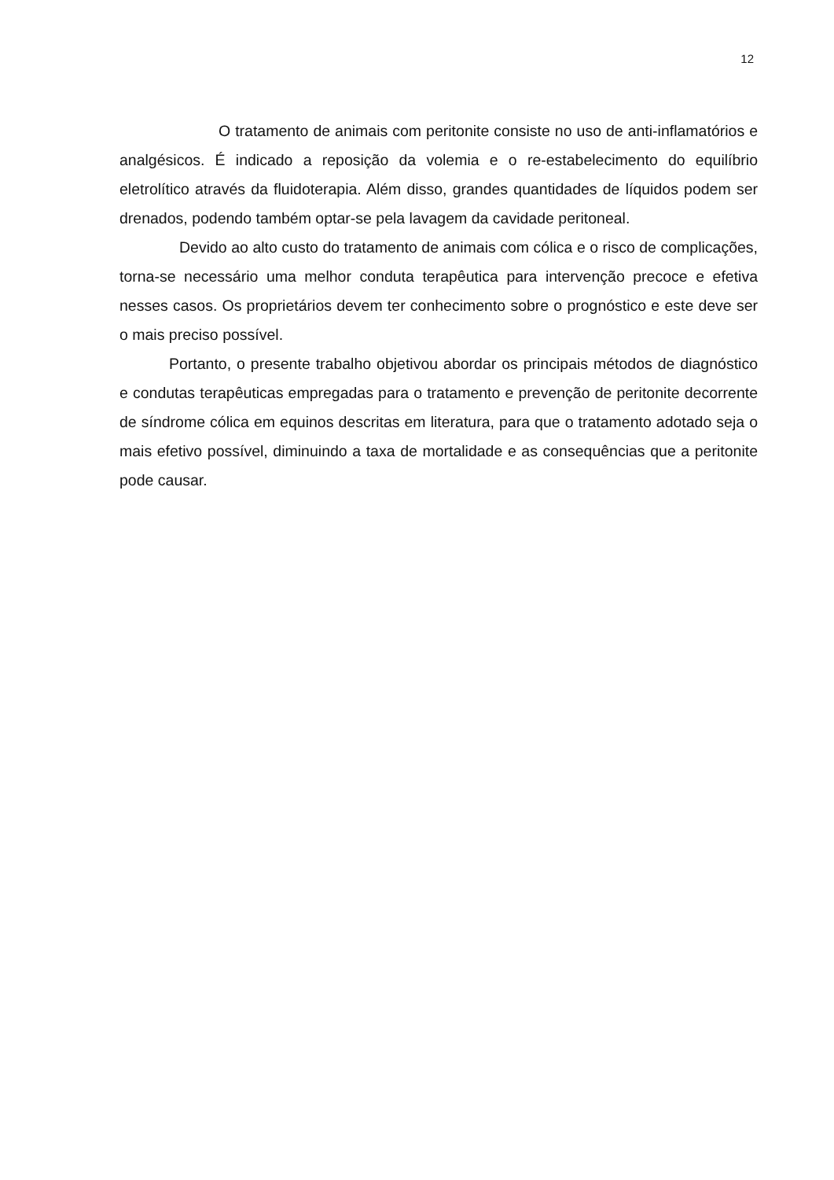12
O tratamento de animais com peritonite consiste no uso de anti-inflamatórios e analgésicos. É indicado a reposição da volemia e o re-estabelecimento do equilíbrio eletrolítico através da fluidoterapia. Além disso, grandes quantidades de líquidos podem ser drenados, podendo também optar-se pela lavagem da cavidade peritoneal.
Devido ao alto custo do tratamento de animais com cólica e o risco de complicações, torna-se necessário uma melhor conduta terapêutica para intervenção precoce e efetiva nesses casos. Os proprietários devem ter conhecimento sobre o prognóstico e este deve ser o mais preciso possível.
Portanto, o presente trabalho objetivou abordar os principais métodos de diagnóstico e condutas terapêuticas empregadas para o tratamento e prevenção de peritonite decorrente de síndrome cólica em equinos descritas em literatura, para que o tratamento adotado seja o mais efetivo possível, diminuindo a taxa de mortalidade e as consequências que a peritonite pode causar.